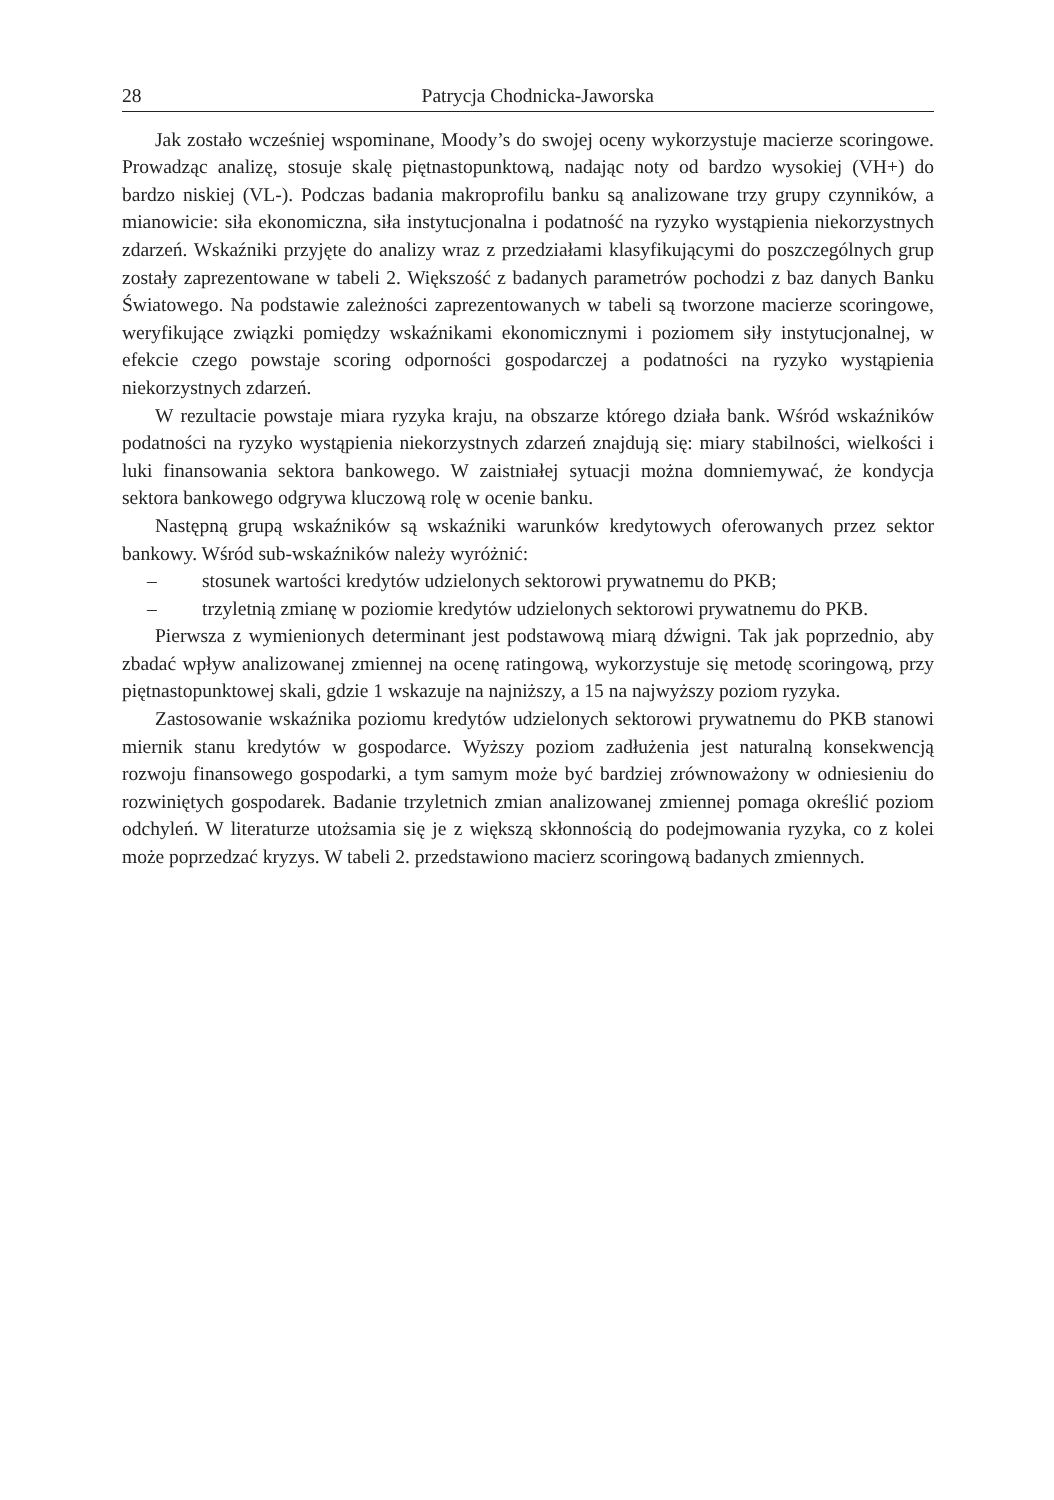28 Patrycja Chodnicka-Jaworska
Jak zostało wcześniej wspominane, Moody’s do swojej oceny wykorzystuje macierze scoringowe. Prowadząc analizę, stosuje skalę piętnastopunktową, nadając noty od bardzo wysokiej (VH+) do bardzo niskiej (VL-). Podczas badania makroprofilu banku są analizowane trzy grupy czynników, a mianowicie: siła ekonomiczna, siła instytucjonalna i podatność na ryzyko wystąpienia niekorzystnych zdarzeń. Wskaźniki przyjęte do analizy wraz z przedziałami klasyfikującymi do poszczególnych grup zostały zaprezentowane w tabeli 2. Większość z badanych parametrów pochodzi z baz danych Banku Światowego. Na podstawie zależności zaprezentowanych w tabeli są tworzone macierze scoringowe, weryfikujące związki pomiędzy wskaźnikami ekonomicznymi i poziomem siły instytucjonalnej, w efekcie czego powstaje scoring odporności gospodarczej a podatności na ryzyko wystąpienia niekorzystnych zdarzeń.
W rezultacie powstaje miara ryzyka kraju, na obszarze którego działa bank. Wśród wskaźników podatności na ryzyko wystąpienia niekorzystnych zdarzeń znajdują się: miary stabilności, wielkości i luki finansowania sektora bankowego. W zaistniałej sytuacji można domniemywać, że kondycja sektora bankowego odgrywa kluczową rolę w ocenie banku.
Następną grupą wskaźników są wskaźniki warunków kredytowych oferowanych przez sektor bankowy. Wśród sub-wskaźników należy wyróżnić:
– stosunek wartości kredytów udzielonych sektorowi prywatnemu do PKB;
– trzyletnią zmianę w poziomie kredytów udzielonych sektorowi prywatnemu do PKB.
Pierwsza z wymienionych determinant jest podstawową miarą dźwigni. Tak jak poprzednio, aby zbadać wpływ analizowanej zmiennej na ocenę ratingową, wykorzystuje się metodę scoringową, przy piętnastopunktowej skali, gdzie 1 wskazuje na najniższy, a 15 na najwyższy poziom ryzyka.
Zastosowanie wskaźnika poziomu kredytów udzielonych sektorowi prywatnemu do PKB stanowi miernik stanu kredytów w gospodarce. Wyższy poziom zadłużenia jest naturalną konsekwencją rozwoju finansowego gospodarki, a tym samym może być bardziej zrównoważony w odniesieniu do rozwiniętych gospodarek. Badanie trzyletnich zmian analizowanej zmiennej pomaga określić poziom odchyleń. W literaturze utożsamia się je z większą skłonnością do podejmowania ryzyka, co z kolei może poprzedzać kryzys. W tabeli 2. przedstawiono macierz scoringową badanych zmiennych.